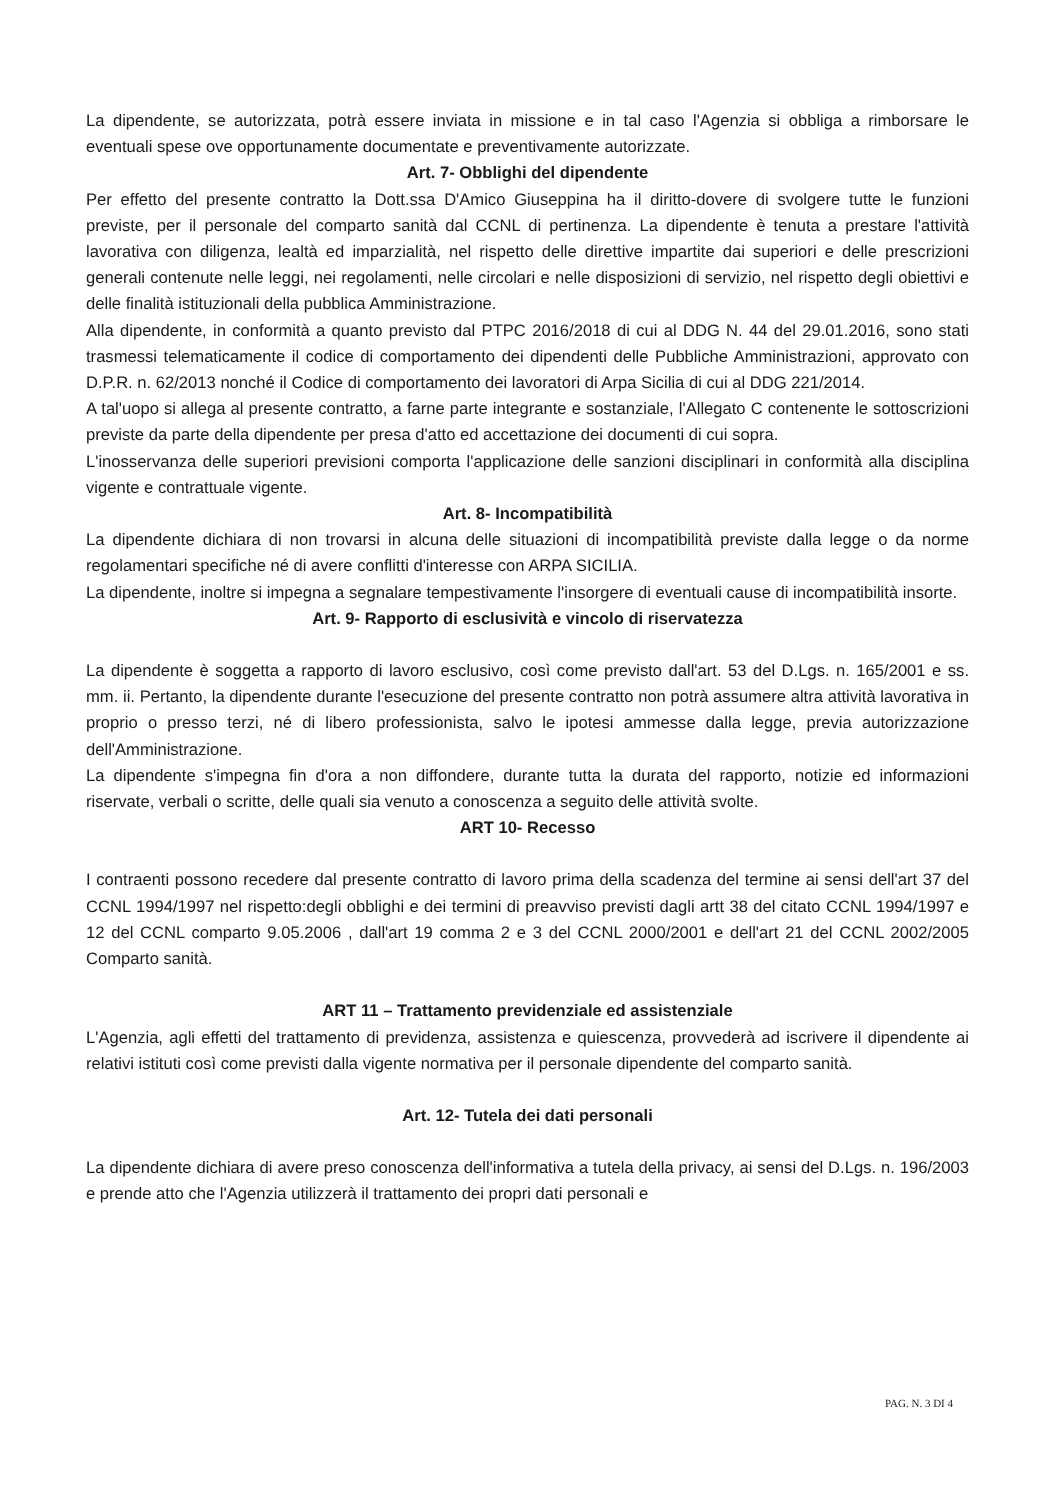La dipendente, se autorizzata, potrà essere inviata in missione e in tal caso l'Agenzia si obbliga a rimborsare le eventuali spese ove opportunamente documentate e preventivamente autorizzate.
Art. 7- Obblighi del dipendente
Per effetto del presente contratto la Dott.ssa D'Amico Giuseppina ha il diritto-dovere di svolgere tutte le funzioni previste, per il personale del comparto sanità dal CCNL di pertinenza. La dipendente è tenuta a prestare l'attività lavorativa con diligenza, lealtà ed imparzialità, nel rispetto delle direttive impartite dai superiori e delle prescrizioni generali contenute nelle leggi, nei regolamenti, nelle circolari e nelle disposizioni di servizio, nel rispetto degli obiettivi e delle finalità istituzionali della pubblica Amministrazione.
Alla dipendente, in conformità a quanto previsto dal PTPC 2016/2018 di cui al DDG N. 44 del 29.01.2016, sono stati trasmessi telematicamente il codice di comportamento dei dipendenti delle Pubbliche Amministrazioni, approvato con D.P.R. n. 62/2013 nonché il Codice di comportamento dei lavoratori di Arpa Sicilia di cui al DDG 221/2014.
A tal'uopo si allega al presente contratto, a farne parte integrante e sostanziale, l'Allegato C contenente le sottoscrizioni previste da parte della dipendente per presa d'atto ed accettazione dei documenti di cui sopra.
L'inosservanza delle superiori previsioni comporta l'applicazione delle sanzioni disciplinari in conformità alla disciplina vigente e contrattuale vigente.
Art. 8- Incompatibilità
La dipendente dichiara di non trovarsi in alcuna delle situazioni di incompatibilità previste dalla legge o da norme regolamentari specifiche né di avere conflitti d'interesse con ARPA SICILIA.
La dipendente, inoltre si impegna a segnalare tempestivamente l'insorgere di eventuali cause di incompatibilità insorte.
Art. 9- Rapporto di esclusività e vincolo di riservatezza
La dipendente è soggetta a rapporto di lavoro esclusivo, così come previsto dall'art. 53 del D.Lgs. n. 165/2001 e ss. mm. ii. Pertanto, la dipendente durante l'esecuzione del presente contratto non potrà assumere altra attività lavorativa in proprio o presso terzi, né di libero professionista, salvo le ipotesi ammesse dalla legge, previa autorizzazione dell'Amministrazione.
La dipendente s'impegna fin d'ora a non diffondere, durante tutta la durata del rapporto, notizie ed informazioni riservate, verbali o scritte, delle quali sia venuto a conoscenza a seguito delle attività svolte.
ART 10- Recesso
I contraenti possono recedere dal presente contratto di lavoro prima della scadenza del termine ai sensi dell'art 37 del CCNL 1994/1997 nel rispetto:degli obblighi e dei termini di preavviso previsti dagli artt 38 del citato CCNL 1994/1997 e 12 del CCNL comparto 9.05.2006 , dall'art 19 comma 2 e 3 del CCNL 2000/2001 e dell'art 21 del CCNL 2002/2005 Comparto sanità.
ART 11 – Trattamento previdenziale ed assistenziale
L'Agenzia, agli effetti del trattamento di previdenza, assistenza e quiescenza, provvederà ad iscrivere il dipendente ai relativi istituti così come previsti dalla vigente normativa per il personale dipendente del comparto sanità.
Art. 12- Tutela dei dati personali
La dipendente dichiara di avere preso conoscenza dell'informativa a tutela della privacy, ai sensi del D.Lgs. n. 196/2003 e prende atto che l'Agenzia utilizzerà il trattamento dei propri dati personali e
PAG. N. 3 DI 4